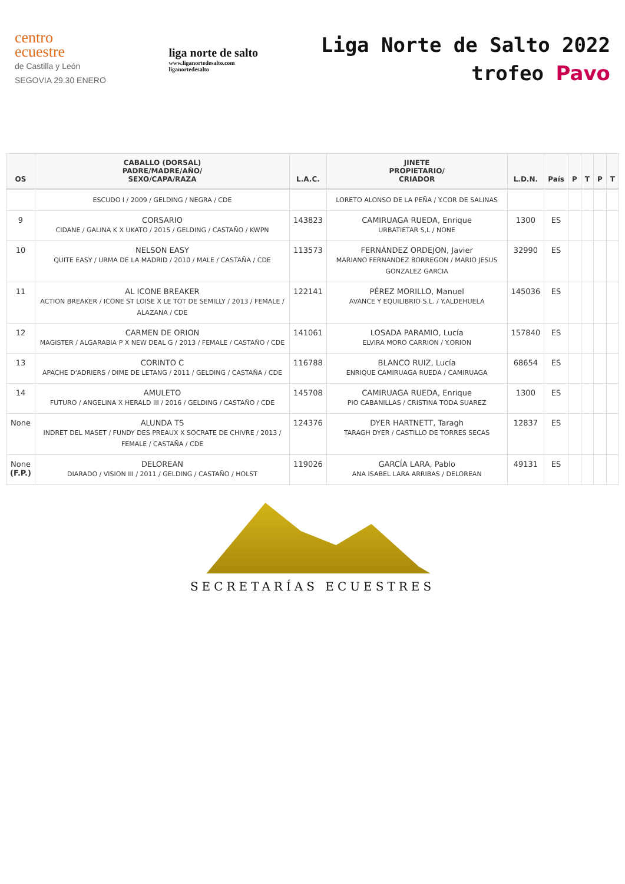centro
ecuestre
de Castilla y León
SEGOVIA 29.30 ENERO
liga norte de salto
www.liganortedesalto.com
liganortedesalto
Liga Norte de Salto 2022
trofeo Pavo
| OS | CABALLO (DORSAL) PADRE/MADRE/AÑO/ SEXO/CAPA/RAZA | L.A.C. | JINETE PROPIETARIO/ CRIADOR | L.D.N. | País | P | T | P | T |
| --- | --- | --- | --- | --- | --- | --- | --- | --- | --- |
| | ESCUDO I / 2009 / GELDING / NEGRA / CDE | | LORETO ALONSO DE LA PEÑA / Y.COR DE SALINAS | | | | | | |
| 9 | CORSARIO CIDANE / GALINA K X UKATO / 2015 / GELDING / CASTAÑO / KWPN | 143823 | CAMIRUAGA RUEDA, Enrique URBATIETAR S,L / NONE | 1300 | ES | | | | |
| 10 | NELSON EASY QUITE EASY / URMA DE LA MADRID / 2010 / MALE / CASTAÑA / CDE | 113573 | FERNÁNDEZ ORDEJON, Javier MARIANO FERNANDEZ BORREGON / MARIO JESUS GONZALEZ GARCIA | 32990 | ES | | | | |
| 11 | AL ICONE BREAKER ACTION BREAKER / ICONE ST LOISE X LE TOT DE SEMILLY / 2013 / FEMALE / ALAZANA / CDE | 122141 | PÉREZ MORILLO, Manuel AVANCE Y EQUILIBRIO S.L. / Y.ALDEHUELA | 145036 | ES | | | | |
| 12 | CARMEN DE ORION MAGISTER / ALGARABIA P X NEW DEAL G / 2013 / FEMALE / CASTAÑO / CDE | 141061 | LOSADA PARAMIO, Lucía ELVIRA MORO CARRION / Y.ORION | 157840 | ES | | | | |
| 13 | CORINTO C APACHE D'ADRIERS / DIME DE LETANG / 2011 / GELDING / CASTAÑA / CDE | 116788 | BLANCO RUIZ, Lucía ENRIQUE CAMIRUAGA RUEDA / CAMIRUAGA | 68654 | ES | | | | |
| 14 | AMULETO FUTURO / ANGELINA X HERALD III / 2016 / GELDING / CASTAÑO / CDE | 145708 | CAMIRUAGA RUEDA, Enrique PIO CABANILLAS / CRISTINA TODA SUAREZ | 1300 | ES | | | | |
| None | ALUNDA TS INDRET DEL MASET / FUNDY DES PREAUX X SOCRATE DE CHIVRE / 2013 / FEMALE / CASTAÑA / CDE | 124376 | DYER HARTNETT, Taragh TARAGH DYER / CASTILLO DE TORRES SECAS | 12837 | ES | | | | |
| None (F.P.) | DELOREAN DIARADO / VISION III / 2011 / GELDING / CASTAÑO / HOLST | 119026 | GARCÍA LARA, Pablo ANA ISABEL LARA ARRIBAS / DELOREAN | 49131 | ES | | | | |
SECRETARÍAS ECUESTRES